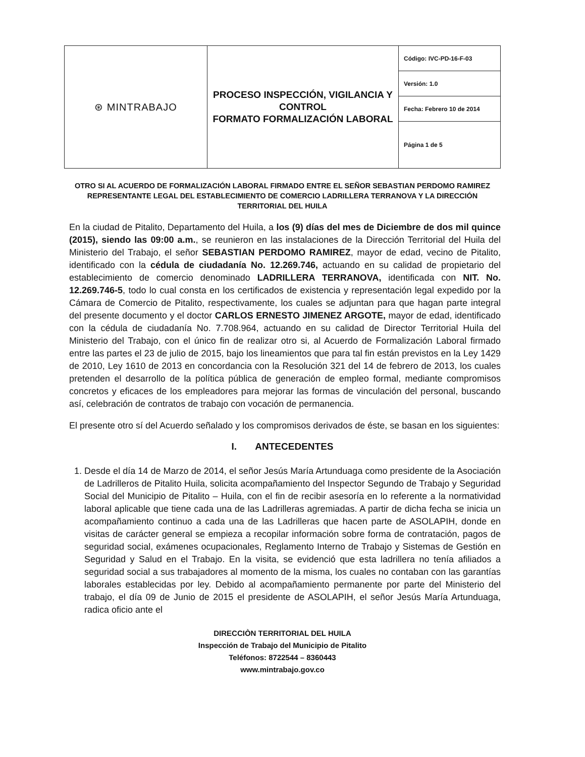| ⊛ MINTRABAJO | PROCESO INSPECCIÓN, VIGILANCIA Y CONTROL FORMATO FORMALIZACIÓN LABORAL | Código: IVC-PD-16-F-03 |
| | | Versión: 1.0 |
| | | Fecha: Febrero 10 de 2014 |
| | | Página 1 de 5 |
OTRO SI AL ACUERDO DE FORMALIZACIÓN LABORAL FIRMADO ENTRE EL SEÑOR SEBASTIAN PERDOMO RAMIREZ REPRESENTANTE LEGAL DEL ESTABLECIMIENTO DE COMERCIO LADRILLERA TERRANOVA Y LA DIRECCIÓN TERRITORIAL DEL HUILA
En la ciudad de Pitalito, Departamento del Huila, a los (9) días del mes de Diciembre de dos mil quince (2015), siendo las 09:00 a.m., se reunieron en las instalaciones de la Dirección Territorial del Huila del Ministerio del Trabajo, el señor SEBASTIAN PERDOMO RAMIREZ, mayor de edad, vecino de Pitalito, identificado con la cédula de ciudadanía No. 12.269.746, actuando en su calidad de propietario del establecimiento de comercio denominado LADRILLERA TERRANOVA, identificada con NIT. No. 12.269.746-5, todo lo cual consta en los certificados de existencia y representación legal expedido por la Cámara de Comercio de Pitalito, respectivamente, los cuales se adjuntan para que hagan parte integral del presente documento y el doctor CARLOS ERNESTO JIMENEZ ARGOTE, mayor de edad, identificado con la cédula de ciudadanía No. 7.708.964, actuando en su calidad de Director Territorial Huila del Ministerio del Trabajo, con el único fin de realizar otro si, al Acuerdo de Formalización Laboral firmado entre las partes el 23 de julio de 2015, bajo los lineamientos que para tal fin están previstos en la Ley 1429 de 2010, Ley 1610 de 2013 en concordancia con la Resolución 321 del 14 de febrero de 2013, los cuales pretenden el desarrollo de la política pública de generación de empleo formal, mediante compromisos concretos y eficaces de los empleadores para mejorar las formas de vinculación del personal, buscando así, celebración de contratos de trabajo con vocación de permanencia.
El presente otro sí del Acuerdo señalado y los compromisos derivados de éste, se basan en los siguientes:
I. ANTECEDENTES
1. Desde el día 14 de Marzo de 2014, el señor Jesús María Artunduaga como presidente de la Asociación de Ladrilleros de Pitalito Huila, solicita acompañamiento del Inspector Segundo de Trabajo y Seguridad Social del Municipio de Pitalito – Huila, con el fin de recibir asesoría en lo referente a la normatividad laboral aplicable que tiene cada una de las Ladrilleras agremiadas. A partir de dicha fecha se inicia un acompañamiento continuo a cada una de las Ladrilleras que hacen parte de ASOLAPIH, donde en visitas de carácter general se empieza a recopilar información sobre forma de contratación, pagos de seguridad social, exámenes ocupacionales, Reglamento Interno de Trabajo y Sistemas de Gestión en Seguridad y Salud en el Trabajo. En la visita, se evidenció que esta ladrillera no tenía afiliados a seguridad social a sus trabajadores al momento de la misma, los cuales no contaban con las garantías laborales establecidas por ley. Debido al acompañamiento permanente por parte del Ministerio del trabajo, el día 09 de Junio de 2015 el presidente de ASOLAPIH, el señor Jesús María Artunduaga, radica oficio ante el
DIRECCIÒN TERRITORIAL DEL HUILA
Inspección de Trabajo del Municipio de Pitalito
Teléfonos: 8722544 – 8360443
www.mintrabajo.gov.co